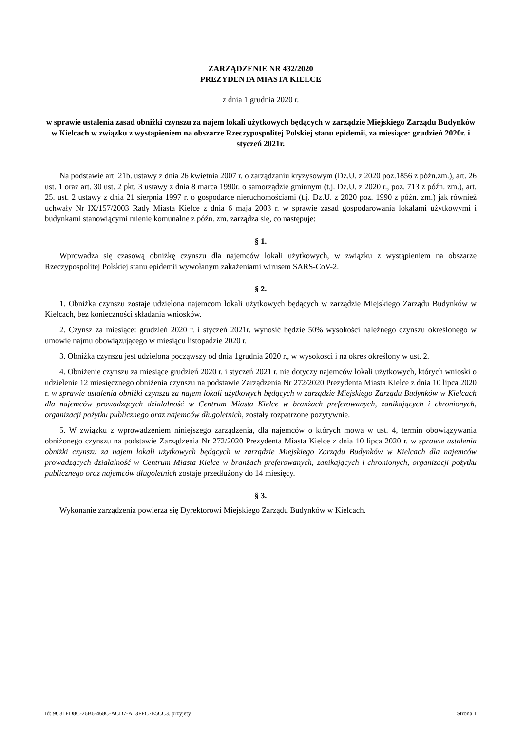ZARZĄDZENIE NR 432/2020
PREZYDENTA MIASTA KIELCE
z dnia 1 grudnia 2020 r.
w sprawie ustalenia zasad obniżki czynszu za najem lokali użytkowych będących w zarządzie Miejskiego Zarządu Budynków w Kielcach w związku z wystąpieniem na obszarze Rzeczypospolitej Polskiej stanu epidemii, za miesiące: grudzień 2020r. i styczeń 2021r.
Na podstawie art. 21b. ustawy z dnia 26 kwietnia 2007 r. o zarządzaniu kryzysowym (Dz.U. z 2020 poz.1856 z późn.zm.), art. 26 ust. 1 oraz art. 30 ust. 2 pkt. 3 ustawy z dnia 8 marca 1990r. o samorządzie gminnym (t.j. Dz.U. z 2020 r., poz. 713 z późn. zm.), art. 25. ust. 2 ustawy z dnia 21 sierpnia 1997 r. o gospodarce nieruchomościami (t.j. Dz.U. z 2020 poz. 1990 z późn. zm.) jak również uchwały Nr IX/157/2003 Rady Miasta Kielce z dnia 6 maja 2003 r. w sprawie zasad gospodarowania lokalami użytkowymi i budynkami stanowiącymi mienie komunalne z późn. zm. zarządza się, co następuje:
§ 1.
Wprowadza się czasową obniżkę czynszu dla najemców lokali użytkowych, w związku z wystąpieniem na obszarze Rzeczypospolitej Polskiej stanu epidemii wywołanym zakażeniami wirusem SARS-CoV-2.
§ 2.
1. Obniżka czynszu zostaje udzielona najemcom lokali użytkowych będących w zarządzie Miejskiego Zarządu Budynków w Kielcach, bez konieczności składania wniosków.
2. Czynsz za miesiące: grudzień 2020 r. i styczeń 2021r. wynosić będzie 50% wysokości należnego czynszu określonego w umowie najmu obowiązującego w miesiącu listopadzie 2020 r.
3. Obniżka czynszu jest udzielona począwszy od dnia 1grudnia 2020 r., w wysokości i na okres określony w ust. 2.
4. Obniżenie czynszu za miesiące grudzień 2020 r. i styczeń 2021 r. nie dotyczy najemców lokali użytkowych, których wnioski o udzielenie 12 miesięcznego obniżenia czynszu na podstawie Zarządzenia Nr 272/2020 Prezydenta Miasta Kielce z dnia 10 lipca 2020 r. w sprawie ustalenia obniżki czynszu za najem lokali użytkowych będących w zarządzie Miejskiego Zarządu Budynków w Kielcach dla najemców prowadzących działalność w Centrum Miasta Kielce w branżach preferowanych, zanikających i chronionych, organizacji pożytku publicznego oraz najemców długoletnich, zostały rozpatrzone pozytywnie.
5. W związku z wprowadzeniem niniejszego zarządzenia, dla najemców o których mowa w ust. 4, termin obowiązywania obniżonego czynszu na podstawie Zarządzenia Nr 272/2020 Prezydenta Miasta Kielce z dnia 10 lipca 2020 r. w sprawie ustalenia obniżki czynszu za najem lokali użytkowych będących w zarządzie Miejskiego Zarządu Budynków w Kielcach dla najemców prowadzących działalność w Centrum Miasta Kielce w branżach preferowanych, zanikających i chronionych, organizacji pożytku publicznego oraz najemców długoletnich zostaje przedłużony do 14 miesięcy.
§ 3.
Wykonanie zarządzenia powierza się Dyrektorowi Miejskiego Zarządu Budynków w Kielcach.
Id: 9C31FD8C-26B6-468C-ACD7-A13FFC7E5CC3. przyjety Strona 1